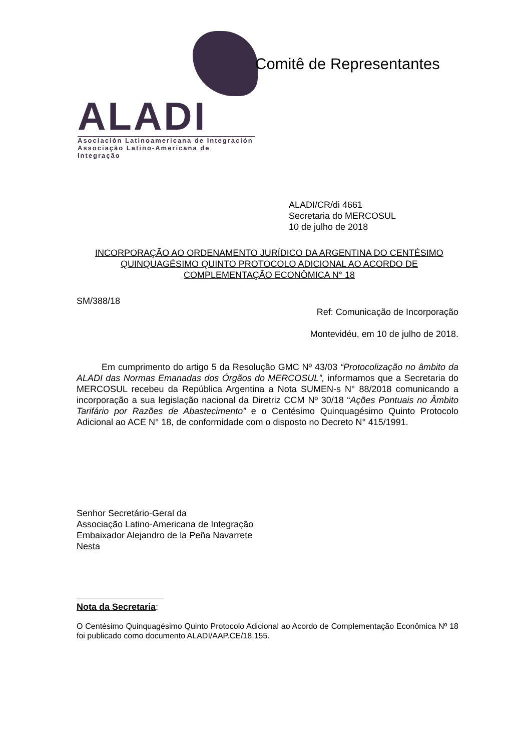ALADI
Asociación Latinoamericana de Integración
Associação Latino-Americana de Integração
Comitê de Representantes
ALADI/CR/di 4661
Secretaria do MERCOSUL
10 de julho de 2018
INCORPORAÇÃO AO ORDENAMENTO JURÍDICO DA ARGENTINA DO CENTÉSIMO QUINQUAGÉSIMO QUINTO PROTOCOLO ADICIONAL AO ACORDO DE COMPLEMENTAÇÃO ECONÔMICA N° 18
SM/388/18
Ref: Comunicação de Incorporação
Montevidéu, em 10 de julho de 2018.
Em cumprimento do artigo 5 da Resolução GMC Nº 43/03 “Protocolização no âmbito da ALADI das Normas Emanadas dos Órgãos do MERCOSUL”, informamos que a Secretaria do MERCOSUL recebeu da República Argentina a Nota SUMEN-s N° 88/2018 comunicando a incorporação a sua legislação nacional da Diretriz CCM Nº 30/18 “Ações Pontuais no Âmbito Tarifário por Razões de Abastecimento” e o Centésimo Quinquagésimo Quinto Protocolo Adicional ao ACE N° 18, de conformidade com o disposto no Decreto N° 415/1991.
Senhor Secretário-Geral da
Associação Latino-Americana de Integração
Embaixador Alejandro de la Peña Navarrete
Nesta
Nota da Secretaria:
O Centésimo Quinquagésimo Quinto Protocolo Adicional ao Acordo de Complementação Econômica Nº 18 foi publicado como documento ALADI/AAP.CE/18.155.